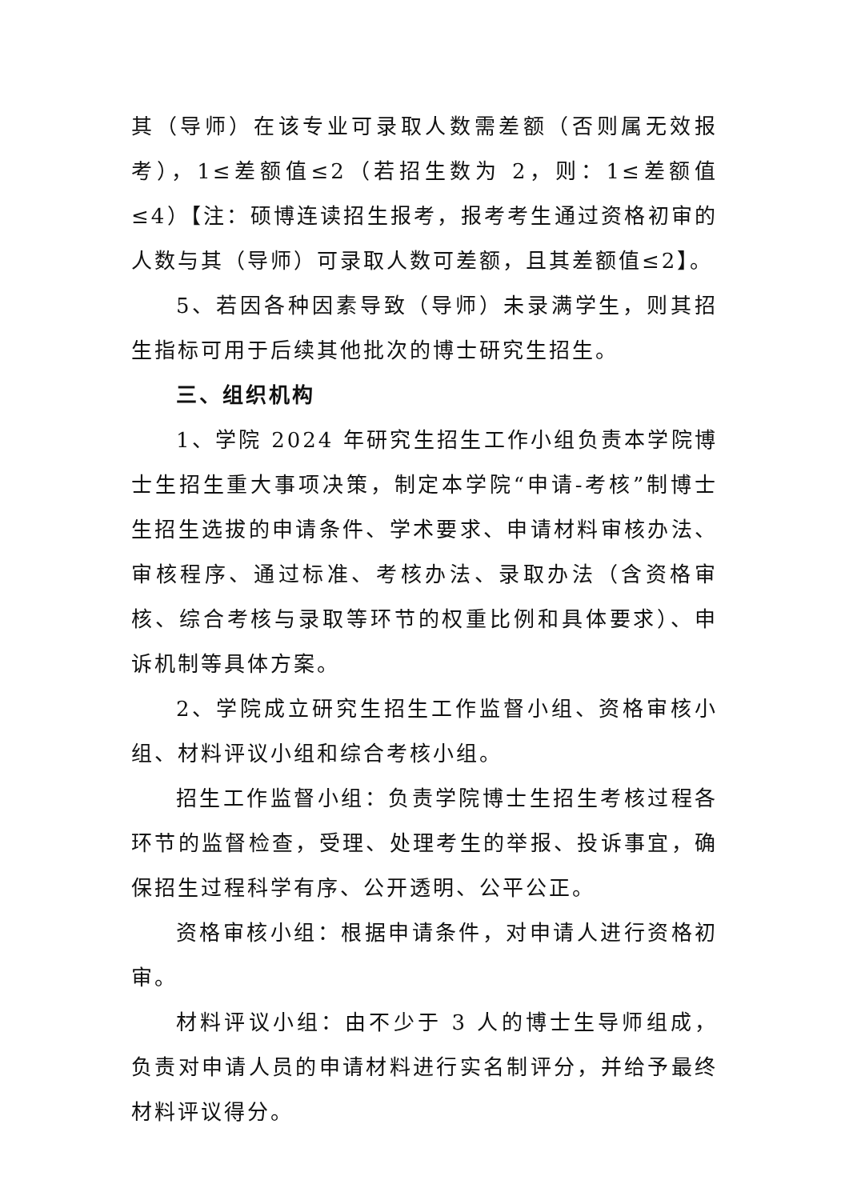其（导师）在该专业可录取人数需差额（否则属无效报考），1≤差额值≤2（若招生数为 2，则：1≤差额值≤4）【注：硕博连读招生报考，报考考生通过资格初审的人数与其（导师）可录取人数可差额，且其差额值≤2】。
5、若因各种因素导致（导师）未录满学生，则其招生指标可用于后续其他批次的博士研究生招生。
三、组织机构
1、学院 2024 年研究生招生工作小组负责本学院博士生招生重大事项决策，制定本学院“申请-考核”制博士生招生选拔的申请条件、学术要求、申请材料审核办法、审核程序、通过标准、考核办法、录取办法（含资格审核、综合考核与录取等环节的权重比例和具体要求）、申诉机制等具体方案。
2、学院成立研究生招生工作监督小组、资格审核小组、材料评议小组和综合考核小组。
招生工作监督小组：负责学院博士生招生考核过程各环节的监督检查，受理、处理考生的举报、投诉事宜，确保招生过程科学有序、公开透明、公平公正。
资格审核小组：根据申请条件，对申请人进行资格初审。
材料评议小组：由不少于 3 人的博士生导师组成，负责对申请人员的申请材料进行实名制评分，并给予最终材料评议得分。